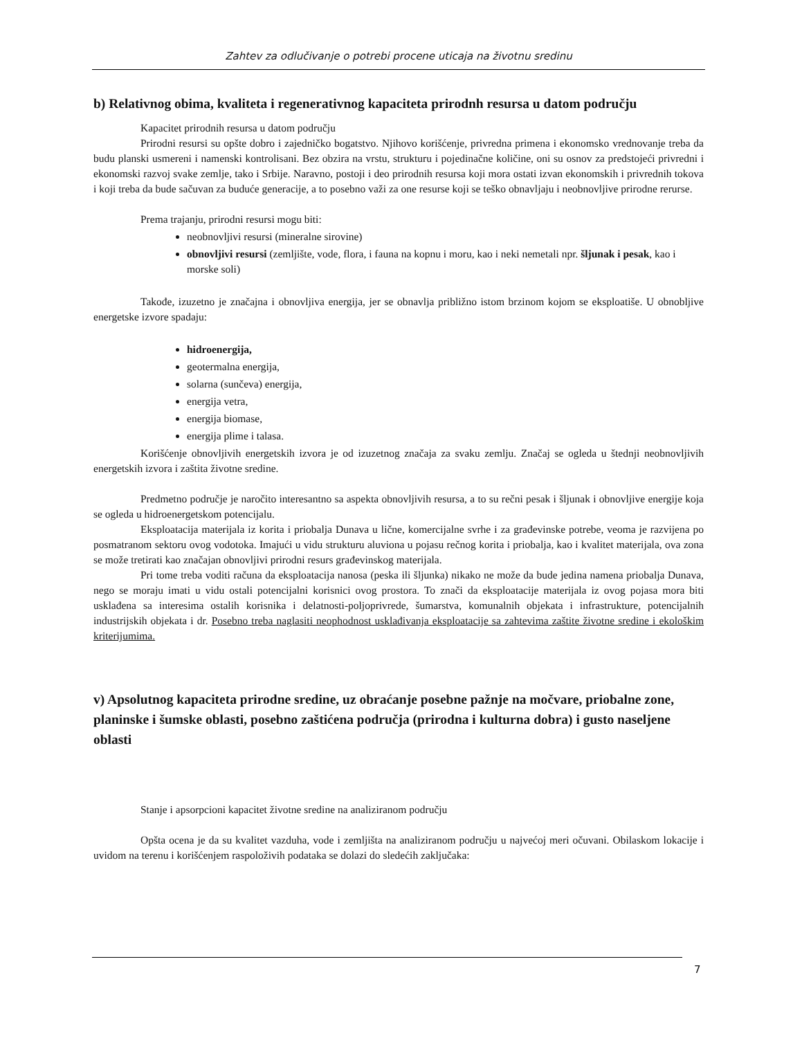Zahtev za odlučivanje o potrebi procene uticaja na životnu sredinu
b) Relativnog obima, kvaliteta i regenerativnog kapaciteta prirodnh resursa u datom području
Kapacitet prirodnih resursa u datom području
Prirodni resursi su opšte dobro i zajedničko bogatstvo. Njihovo korišćenje, privredna primena i ekonomsko vrednovanje treba da budu planski usmereni i namenski kontrolisani. Bez obzira na vrstu, strukturu i pojedinačne količine, oni su osnov za predstojeći privredni i ekonomski razvoj svake zemlje, tako i Srbije. Naravno, postoji i deo prirodnih resursa koji mora ostati izvan ekonomskih i privrednih tokova i koji treba da bude sačuvan za buduće generacije, a to posebno važi za one resurse koji se teško obnavljaju i neobnovljive prirodne rerurse.
Prema trajanju, prirodni resursi mogu biti:
neobnovljivi resursi (mineralne sirovine)
obnovljivi resursi (zemljište, vode, flora, i fauna na kopnu i moru, kao i neki nemetali npr. šljunak i pesak, kao i morske soli)
Takođe, izuzetno je značajna i obnovljiva energija, jer se obnavlja približno istom brzinom kojom se eksploatiše. U obnobljive energetske izvore spadaju:
hidroenergija,
geotermalna energija,
solarna (sunčeva) energija,
energija vetra,
energija biomase,
energija plime i talasa.
Korišćenje obnovljivih energetskih izvora je od izuzetnog značaja za svaku zemlju. Značaj se ogleda u štednji neobnovljivih energetskih izvora i zaštita životne sredine.
Predmetno područje je naročito interesantno sa aspekta obnovljivih resursa, a to su rečni pesak i šljunak i obnovljive energije koja se ogleda u hidroenergetskom potencijalu.
Eksploatacija materijala iz korita i priobalja Dunava u lične, komercijalne svrhe i za građevinske potrebe, veoma je razvijena po posmatranom sektoru ovog vodotoka. Imajući u vidu strukturu aluviona u pojasu rečnog korita i priobalja, kao i kvalitet materijala, ova zona se može tretirati kao značajan obnovljivi prirodni resurs građevinskog materijala.
Pri tome treba voditi računa da eksploatacija nanosa (peska ili šljunka) nikako ne može da bude jedina namena priobalja Dunava, nego se moraju imati u vidu ostali potencijalni korisnici ovog prostora. To znači da eksploatacije materijala iz ovog pojasa mora biti usklađena sa interesima ostalih korisnika i delatnosti-poljoprivrede, šumarstva, komunalnih objekata i infrastrukture, potencijalnih industrijskih objekata i dr. Posebno treba naglasiti neophodnost usklađivanja eksploatacije sa zahtevima zaštite životne sredine i ekološkim kriterijumima.
v) Apsolutnog kapaciteta prirodne sredine, uz obraćanje posebne pažnje na močvare, priobalne zone, planinske i šumske oblasti, posebno zaštićena područja (prirodna i kulturna dobra) i gusto naseljene oblasti
Stanje i apsorpcioni kapacitet životne sredine na analiziranom području
Opšta ocena je da su kvalitet vazduha, vode i zemljišta na analiziranom području u najvećoj meri očuvani. Obilaskom lokacije i uvidom na terenu i korišćenjem raspoloživih podataka se dolazi do sledećih zaključaka:
7